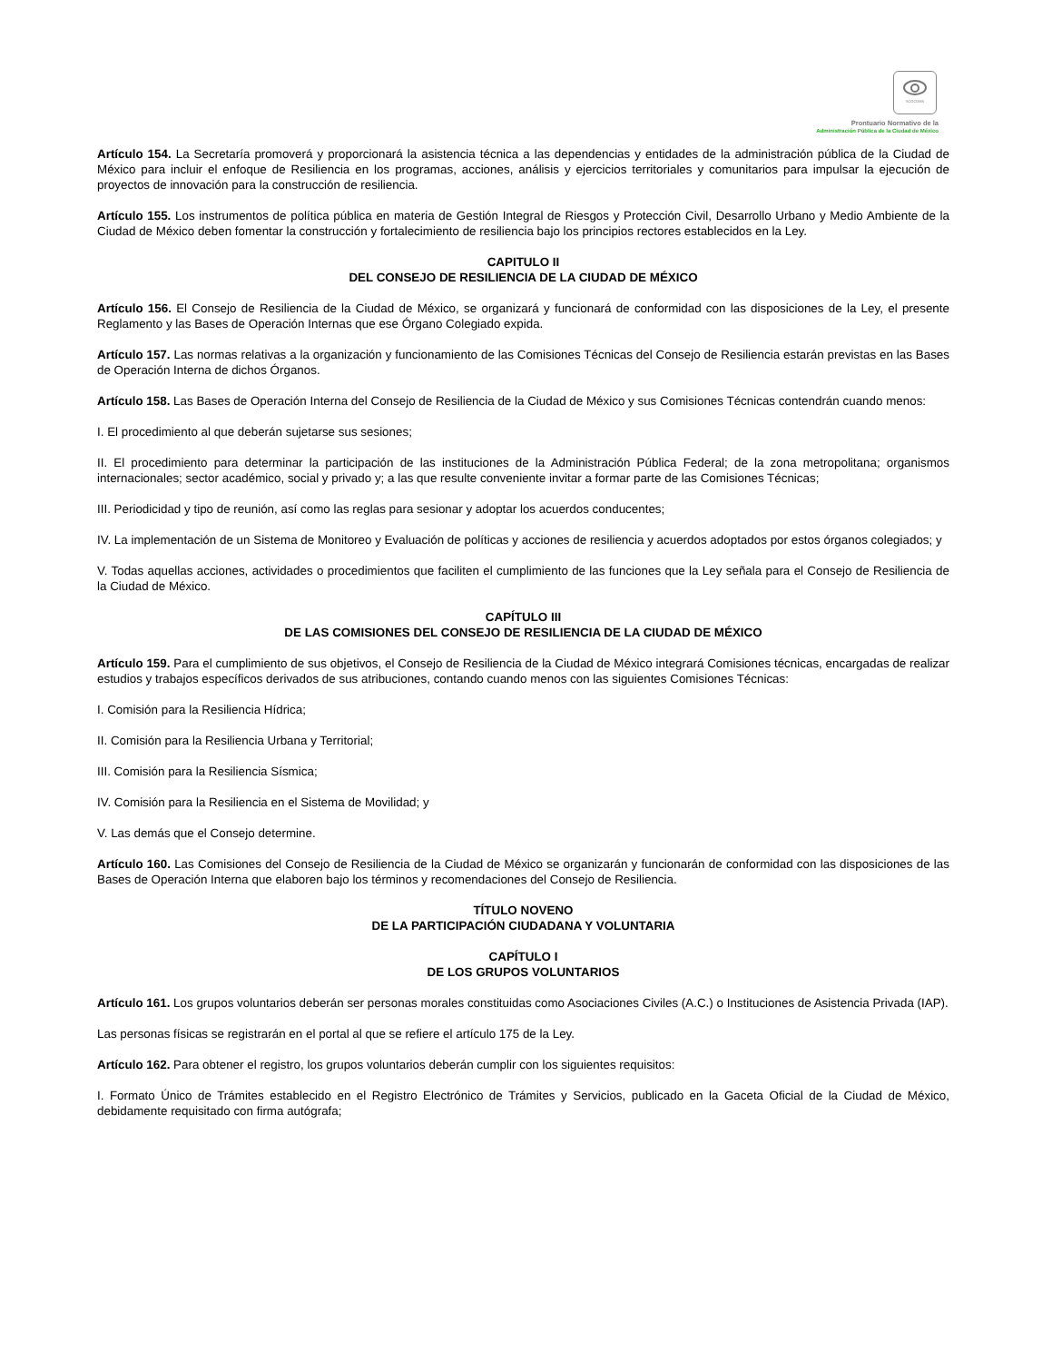SCGCDMX
Prontuario Normativo de la
Administración Pública de la Ciudad de México
Artículo 154. La Secretaría promoverá y proporcionará la asistencia técnica a las dependencias y entidades de la administración pública de la Ciudad de México para incluir el enfoque de Resiliencia en los programas, acciones, análisis y ejercicios territoriales y comunitarios para impulsar la ejecución de proyectos de innovación para la construcción de resiliencia.
Artículo 155. Los instrumentos de política pública en materia de Gestión Integral de Riesgos y Protección Civil, Desarrollo Urbano y Medio Ambiente de la Ciudad de México deben fomentar la construcción y fortalecimiento de resiliencia bajo los principios rectores establecidos en la Ley.
CAPITULO II
DEL CONSEJO DE RESILIENCIA DE LA CIUDAD DE MÉXICO
Artículo 156. El Consejo de Resiliencia de la Ciudad de México, se organizará y funcionará de conformidad con las disposiciones de la Ley, el presente Reglamento y las Bases de Operación Internas que ese Órgano Colegiado expida.
Artículo 157. Las normas relativas a la organización y funcionamiento de las Comisiones Técnicas del Consejo de Resiliencia estarán previstas en las Bases de Operación Interna de dichos Órganos.
Artículo 158. Las Bases de Operación Interna del Consejo de Resiliencia de la Ciudad de México y sus Comisiones Técnicas contendrán cuando menos:
I. El procedimiento al que deberán sujetarse sus sesiones;
II. El procedimiento para determinar la participación de las instituciones de la Administración Pública Federal; de la zona metropolitana; organismos internacionales; sector académico, social y privado y; a las que resulte conveniente invitar a formar parte de las Comisiones Técnicas;
III. Periodicidad y tipo de reunión, así como las reglas para sesionar y adoptar los acuerdos conducentes;
IV. La implementación de un Sistema de Monitoreo y Evaluación de políticas y acciones de resiliencia y acuerdos adoptados por estos órganos colegiados; y
V. Todas aquellas acciones, actividades o procedimientos que faciliten el cumplimiento de las funciones que la Ley señala para el Consejo de Resiliencia de la Ciudad de México.
CAPÍTULO III
DE LAS COMISIONES DEL CONSEJO DE RESILIENCIA DE LA CIUDAD DE MÉXICO
Artículo 159. Para el cumplimiento de sus objetivos, el Consejo de Resiliencia de la Ciudad de México integrará Comisiones técnicas, encargadas de realizar estudios y trabajos específicos derivados de sus atribuciones, contando cuando menos con las siguientes Comisiones Técnicas:
I. Comisión para la Resiliencia Hídrica;
II. Comisión para la Resiliencia Urbana y Territorial;
III. Comisión para la Resiliencia Sísmica;
IV. Comisión para la Resiliencia en el Sistema de Movilidad; y
V. Las demás que el Consejo determine.
Artículo 160. Las Comisiones del Consejo de Resiliencia de la Ciudad de México se organizarán y funcionarán de conformidad con las disposiciones de las Bases de Operación Interna que elaboren bajo los términos y recomendaciones del Consejo de Resiliencia.
TÍTULO NOVENO
DE LA PARTICIPACIÓN CIUDADANA Y VOLUNTARIA
CAPÍTULO I
DE LOS GRUPOS VOLUNTARIOS
Artículo 161. Los grupos voluntarios deberán ser personas morales constituidas como Asociaciones Civiles (A.C.) o Instituciones de Asistencia Privada (IAP).
Las personas físicas se registrarán en el portal al que se refiere el artículo 175 de la Ley.
Artículo 162. Para obtener el registro, los grupos voluntarios deberán cumplir con los siguientes requisitos:
I. Formato Único de Trámites establecido en el Registro Electrónico de Trámites y Servicios, publicado en la Gaceta Oficial de la Ciudad de México, debidamente requisitado con firma autógrafa;